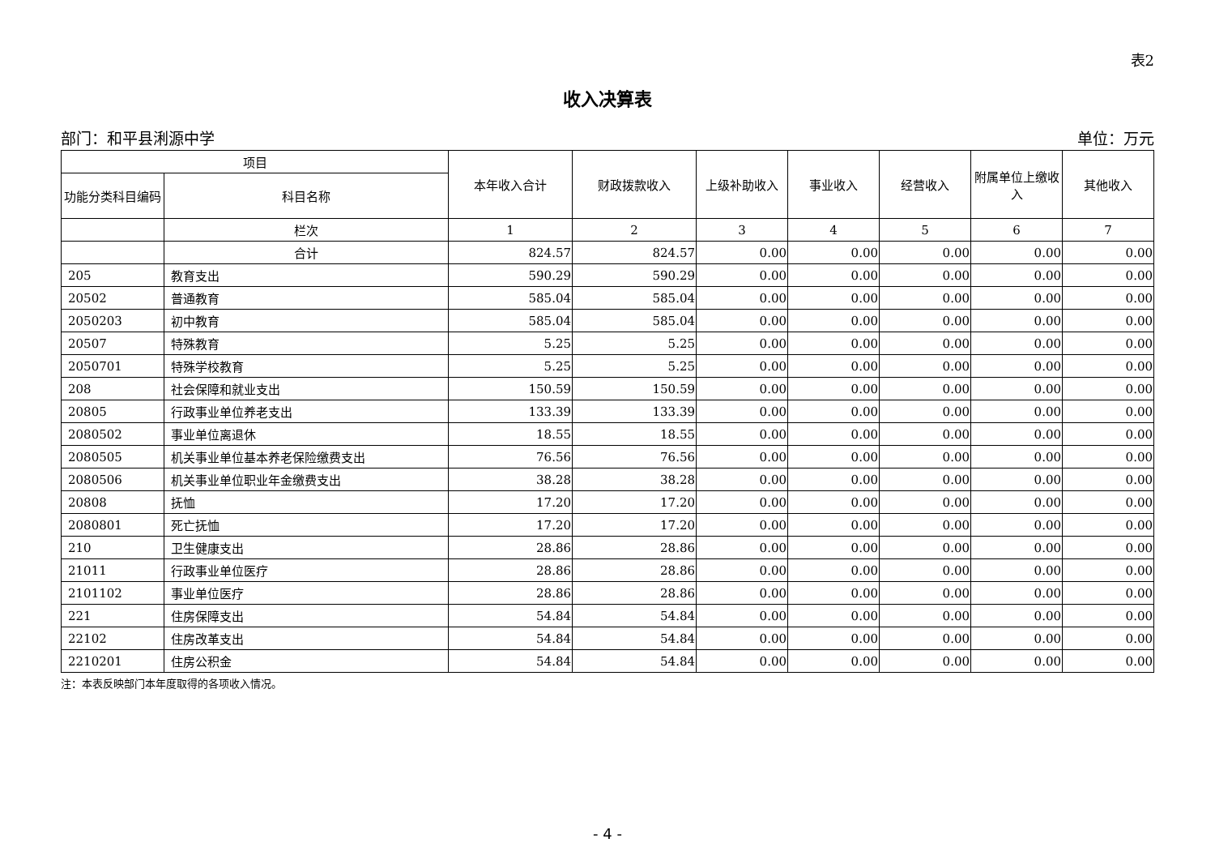表2
收入决算表
部门：和平县浰源中学 单位：万元
| 项目 | | 本年收入合计 | 财政拨款收入 | 上级补助收入 | 事业收入 | 经营收入 | 附属单位上缴收入 | 其他收入 |
| --- | --- | --- | --- | --- | --- | --- | --- | --- |
| 功能分类科目编码 | 科目名称 | | | | | | | |
| | 栏次 | 1 | 2 | 3 | 4 | 5 | 6 | 7 |
| | 合计 | 824.57 | 824.57 | 0.00 | 0.00 | 0.00 | 0.00 | 0.00 |
| 205 | 教育支出 | 590.29 | 590.29 | 0.00 | 0.00 | 0.00 | 0.00 | 0.00 |
| 20502 | 普通教育 | 585.04 | 585.04 | 0.00 | 0.00 | 0.00 | 0.00 | 0.00 |
| 2050203 | 初中教育 | 585.04 | 585.04 | 0.00 | 0.00 | 0.00 | 0.00 | 0.00 |
| 20507 | 特殊教育 | 5.25 | 5.25 | 0.00 | 0.00 | 0.00 | 0.00 | 0.00 |
| 2050701 | 特殊学校教育 | 5.25 | 5.25 | 0.00 | 0.00 | 0.00 | 0.00 | 0.00 |
| 208 | 社会保障和就业支出 | 150.59 | 150.59 | 0.00 | 0.00 | 0.00 | 0.00 | 0.00 |
| 20805 | 行政事业单位养老支出 | 133.39 | 133.39 | 0.00 | 0.00 | 0.00 | 0.00 | 0.00 |
| 2080502 | 事业单位离退休 | 18.55 | 18.55 | 0.00 | 0.00 | 0.00 | 0.00 | 0.00 |
| 2080505 | 机关事业单位基本养老保险缴费支出 | 76.56 | 76.56 | 0.00 | 0.00 | 0.00 | 0.00 | 0.00 |
| 2080506 | 机关事业单位职业年金缴费支出 | 38.28 | 38.28 | 0.00 | 0.00 | 0.00 | 0.00 | 0.00 |
| 20808 | 抚恤 | 17.20 | 17.20 | 0.00 | 0.00 | 0.00 | 0.00 | 0.00 |
| 2080801 | 死亡抚恤 | 17.20 | 17.20 | 0.00 | 0.00 | 0.00 | 0.00 | 0.00 |
| 210 | 卫生健康支出 | 28.86 | 28.86 | 0.00 | 0.00 | 0.00 | 0.00 | 0.00 |
| 21011 | 行政事业单位医疗 | 28.86 | 28.86 | 0.00 | 0.00 | 0.00 | 0.00 | 0.00 |
| 2101102 | 事业单位医疗 | 28.86 | 28.86 | 0.00 | 0.00 | 0.00 | 0.00 | 0.00 |
| 221 | 住房保障支出 | 54.84 | 54.84 | 0.00 | 0.00 | 0.00 | 0.00 | 0.00 |
| 22102 | 住房改革支出 | 54.84 | 54.84 | 0.00 | 0.00 | 0.00 | 0.00 | 0.00 |
| 2210201 | 住房公积金 | 54.84 | 54.84 | 0.00 | 0.00 | 0.00 | 0.00 | 0.00 |
注：本表反映部门本年度取得的各项收入情况。
- 4 -